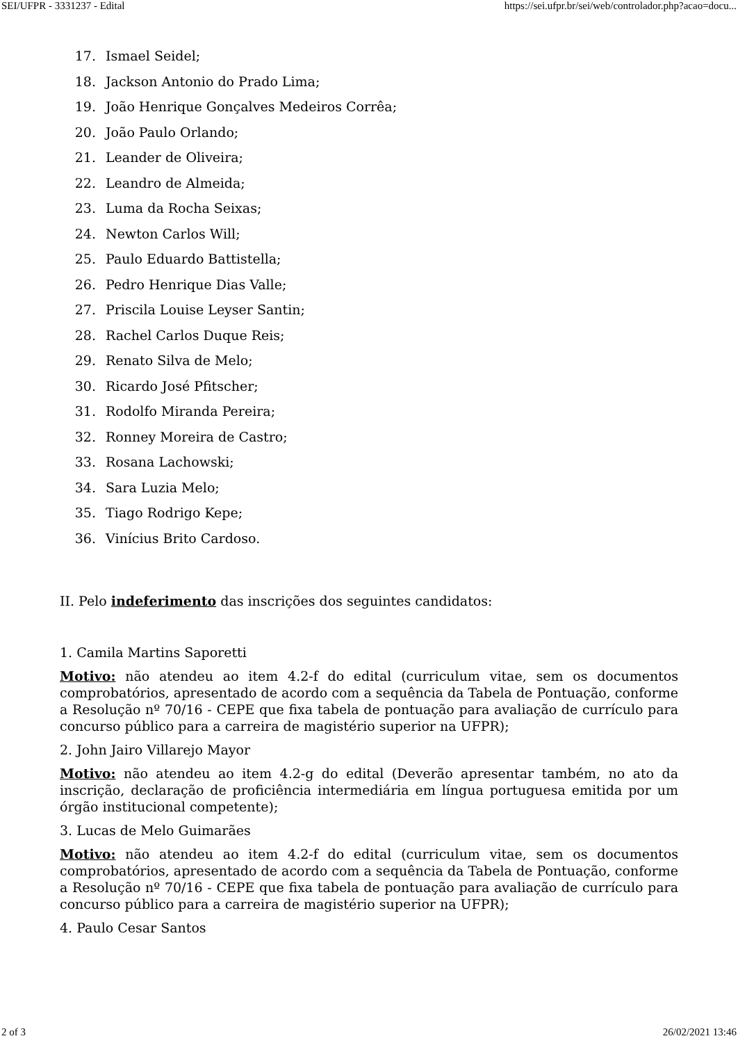SEI/UFPR - 3331237 - Edital https://sei.ufpr.br/sei/web/controlador.php?acao=docu...
17. Ismael Seidel;
18. Jackson Antonio do Prado Lima;
19. João Henrique Gonçalves Medeiros Corrêa;
20. João Paulo Orlando;
21. Leander de Oliveira;
22. Leandro de Almeida;
23. Luma da Rocha Seixas;
24. Newton Carlos Will;
25. Paulo Eduardo Battistella;
26. Pedro Henrique Dias Valle;
27. Priscila Louise Leyser Santin;
28. Rachel Carlos Duque Reis;
29. Renato Silva de Melo;
30. Ricardo José Pfitscher;
31. Rodolfo Miranda Pereira;
32. Ronney Moreira de Castro;
33. Rosana Lachowski;
34. Sara Luzia Melo;
35. Tiago Rodrigo Kepe;
36. Vinícius Brito Cardoso.
II. Pelo indeferimento das inscrições dos seguintes candidatos:
1. Camila Martins Saporetti
Motivo: não atendeu ao item 4.2-f do edital (curriculum vitae, sem os documentos comprobatórios, apresentado de acordo com a sequência da Tabela de Pontuação, conforme a Resolução nº 70/16 - CEPE que fixa tabela de pontuação para avaliação de currículo para concurso público para a carreira de magistério superior na UFPR);
2. John Jairo Villarejo Mayor
Motivo: não atendeu ao item 4.2-g do edital (Deverão apresentar também, no ato da inscrição, declaração de proficiência intermediária em língua portuguesa emitida por um órgão institucional competente);
3. Lucas de Melo Guimarães
Motivo: não atendeu ao item 4.2-f do edital (curriculum vitae, sem os documentos comprobatórios, apresentado de acordo com a sequência da Tabela de Pontuação, conforme a Resolução nº 70/16 - CEPE que fixa tabela de pontuação para avaliação de currículo para concurso público para a carreira de magistério superior na UFPR);
4. Paulo Cesar Santos
2 of 3 26/02/2021 13:46